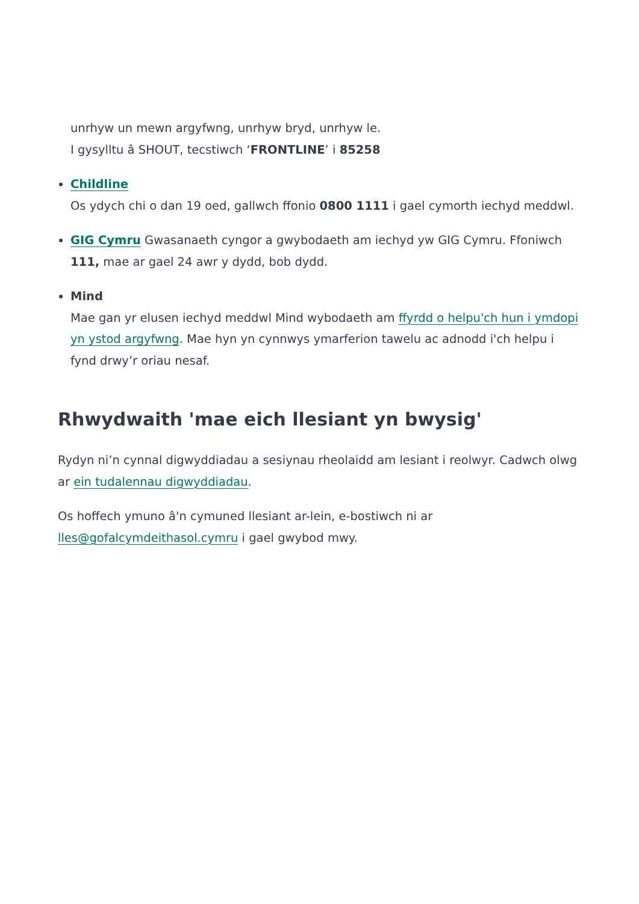unrhyw un mewn argyfwng, unrhyw bryd, unrhyw le.
I gysylltu â SHOUT, tecstiwch ‘FRONTLINE’ i 85258
Childline
Os ydych chi o dan 19 oed, gallwch ffonio 0800 1111 i gael cymorth iechyd meddwl.
GIG Cymru Gwasanaeth cyngor a gwybodaeth am iechyd yw GIG Cymru. Ffoniwch 111, mae ar gael 24 awr y dydd, bob dydd.
Mind
Mae gan yr elusen iechyd meddwl Mind wybodaeth am ffyrdd o helpu'ch hun i ymdopi yn ystod argyfwng. Mae hyn yn cynnwys ymarferion tawelu ac adnodd i'ch helpu i fynd drwy’r oriau nesaf.
Rhwydwaith 'mae eich llesiant yn bwysig'
Rydyn ni’n cynnal digwyddiadau a sesiynau rheolaidd am lesiant i reolwyr. Cadwch olwg ar ein tudalennau digwyddiadau.
Os hoffech ymuno â'n cymuned llesiant ar-lein, e-bostiwch ni ar lles@gofalcymdeithasol.cymru i gael gwybod mwy.